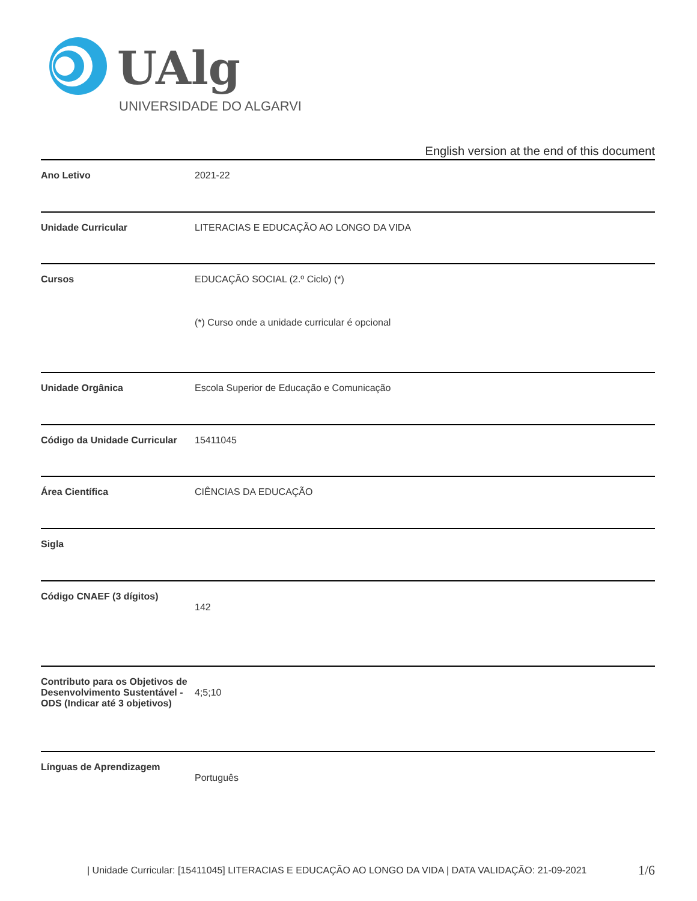UAlg
UNIVERSIDADE DO ALGARVE
English version at the end of this document
| Ano Letivo | 2021-22 |
| Unidade Curricular | LITERACIAS E EDUCAÇÃO AO LONGO DA VIDA |
| Cursos | EDUCAÇÃO SOCIAL (2.º Ciclo) (*) (*) Curso onde a unidade curricular é opcional |
| Unidade Orgânica | Escola Superior de Educação e Comunicação |
| Código da Unidade Curricular | 15411045 |
| Área Científica | CIÊNCIAS DA EDUCAÇÃO |
| Sigla | |
| Código CNAEF (3 dígitos) | 142 |
| Contributo para os Objetivos de Desenvolvimento Sustentável - ODS (Indicar até 3 objetivos) | 4;5;10 |
| Línguas de Aprendizagem | Português |
| Unidade Curricular: [15411045] LITERACIAS E EDUCAÇÃO AO LONGO DA VIDA | DATA VALIDAÇÃO: 21-09-2021
1/6